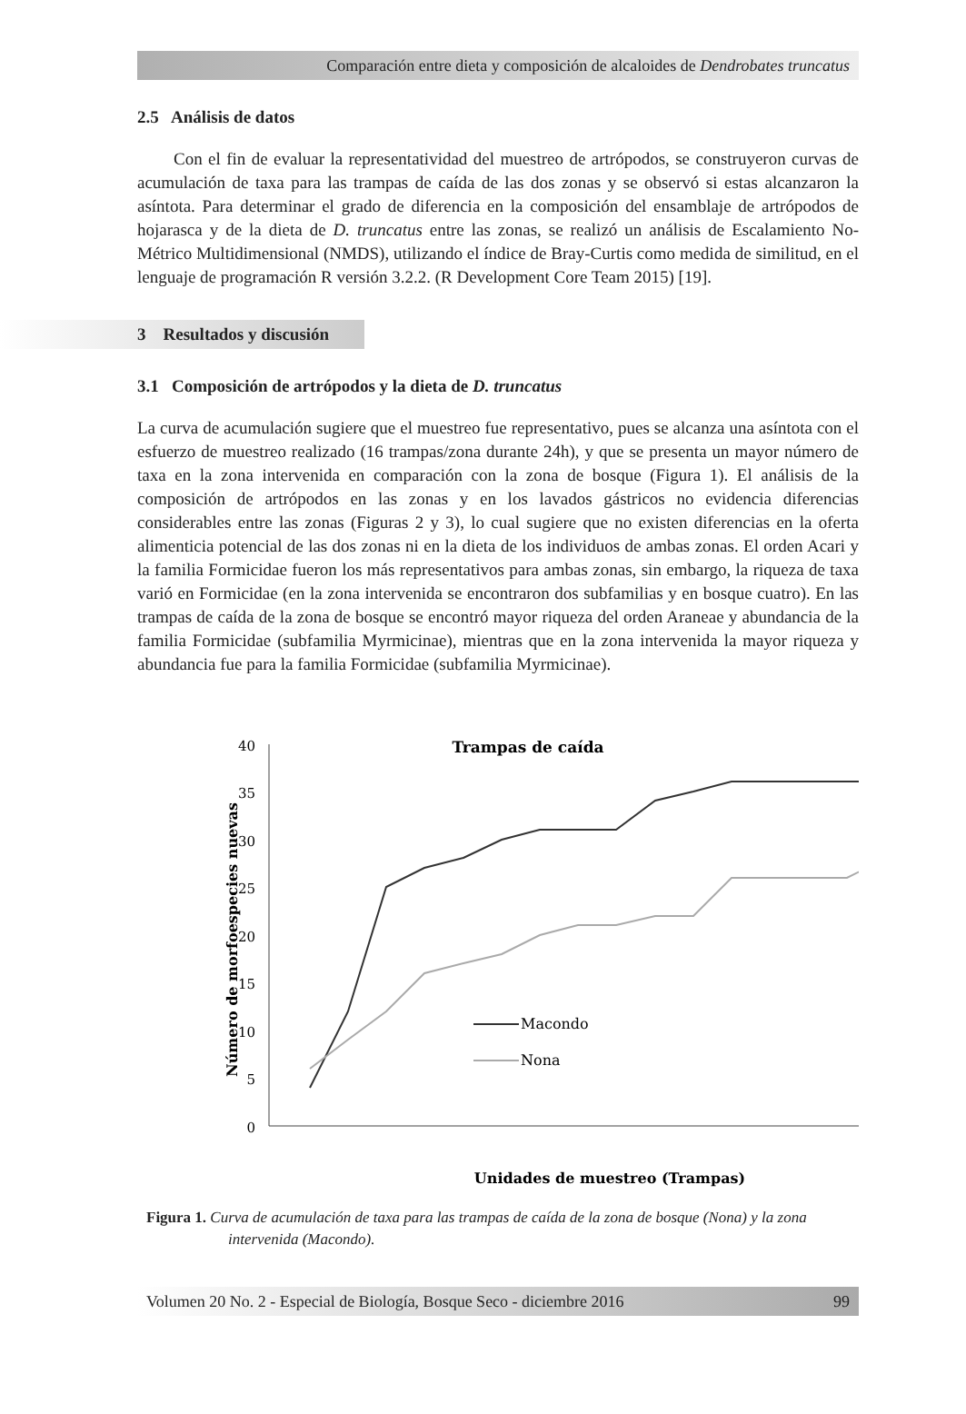Comparación entre dieta y composición de alcaloides de Dendrobates truncatus
2.5 Análisis de datos
Con el fin de evaluar la representatividad del muestreo de artrópodos, se construyeron curvas de acumulación de taxa para las trampas de caída de las dos zonas y se observó si estas alcanzaron la asíntota. Para determinar el grado de diferencia en la composición del ensamblaje de artrópodos de hojarasca y de la dieta de D. truncatus entre las zonas, se realizó un análisis de Escalamiento No-Métrico Multidimensional (NMDS), utilizando el índice de Bray-Curtis como medida de similitud, en el lenguaje de programación R versión 3.2.2. (R Development Core Team 2015) [19].
3 Resultados y discusión
3.1 Composición de artrópodos y la dieta de D. truncatus
La curva de acumulación sugiere que el muestreo fue representativo, pues se alcanza una asíntota con el esfuerzo de muestreo realizado (16 trampas/zona durante 24h), y que se presenta un mayor número de taxa en la zona intervenida en comparación con la zona de bosque (Figura 1). El análisis de la composición de artrópodos en las zonas y en los lavados gástricos no evidencia diferencias considerables entre las zonas (Figuras 2 y 3), lo cual sugiere que no existen diferencias en la oferta alimenticia potencial de las dos zonas ni en la dieta de los individuos de ambas zonas. El orden Acari y la familia Formicidae fueron los más representativos para ambas zonas, sin embargo, la riqueza de taxa varió en Formicidae (en la zona intervenida se encontraron dos subfamilias y en bosque cuatro). En las trampas de caída de la zona de bosque se encontró mayor riqueza del orden Araneae y abundancia de la familia Formicidae (subfamilia Myrmicinae), mientras que en la zona intervenida la mayor riqueza y abundancia fue para la familia Formicidae (subfamilia Myrmicinae).
Trampas de caída
0
5
10
15
20
25
30
35
40
Número de morfoespecies nuevas
Macondo
Nona
Unidades de muestreo (Trampas)
Figura 1. Curva de acumulación de taxa para las trampas de caída de la zona de bosque (Nona) y la zona intervenida (Macondo).
Volumen 20 No. 2 - Especial de Biología, Bosque Seco - diciembre 2016 99